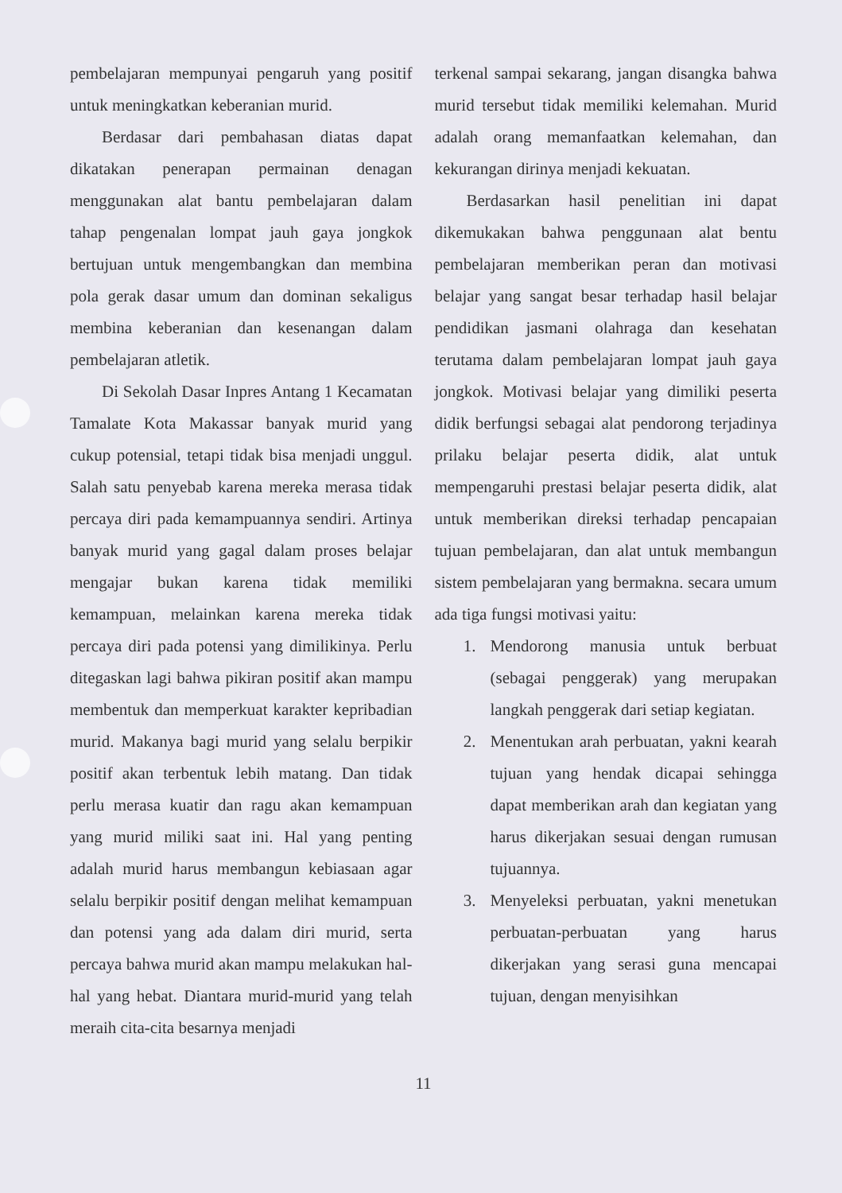pembelajaran mempunyai pengaruh yang positif untuk meningkatkan keberanian murid.
Berdasar dari pembahasan diatas dapat dikatakan penerapan permainan denagan menggunakan alat bantu pembelajaran dalam tahap pengenalan lompat jauh gaya jongkok bertujuan untuk mengembangkan dan membina pola gerak dasar umum dan dominan sekaligus membina keberanian dan kesenangan dalam pembelajaran atletik.
Di Sekolah Dasar Inpres Antang 1 Kecamatan Tamalate Kota Makassar banyak murid yang cukup potensial, tetapi tidak bisa menjadi unggul. Salah satu penyebab karena mereka merasa tidak percaya diri pada kemampuannya sendiri. Artinya banyak murid yang gagal dalam proses belajar mengajar bukan karena tidak memiliki kemampuan, melainkan karena mereka tidak percaya diri pada potensi yang dimilikinya. Perlu ditegaskan lagi bahwa pikiran positif akan mampu membentuk dan memperkuat karakter kepribadian murid. Makanya bagi murid yang selalu berpikir positif akan terbentuk lebih matang. Dan tidak perlu merasa kuatir dan ragu akan kemampuan yang murid miliki saat ini. Hal yang penting adalah murid harus membangun kebiasaan agar selalu berpikir positif dengan melihat kemampuan dan potensi yang ada dalam diri murid, serta percaya bahwa murid akan mampu melakukan hal-hal yang hebat. Diantara murid-murid yang telah meraih cita-cita besarnya menjadi
terkenal sampai sekarang, jangan disangka bahwa murid tersebut tidak memiliki kelemahan. Murid adalah orang memanfaatkan kelemahan, dan kekurangan dirinya menjadi kekuatan.
Berdasarkan hasil penelitian ini dapat dikemukakan bahwa penggunaan alat bentu pembelajaran memberikan peran dan motivasi belajar yang sangat besar terhadap hasil belajar pendidikan jasmani olahraga dan kesehatan terutama dalam pembelajaran lompat jauh gaya jongkok. Motivasi belajar yang dimiliki peserta didik berfungsi sebagai alat pendorong terjadinya prilaku belajar peserta didik, alat untuk mempengaruhi prestasi belajar peserta didik, alat untuk memberikan direksi terhadap pencapaian tujuan pembelajaran, dan alat untuk membangun sistem pembelajaran yang bermakna. secara umum ada tiga fungsi motivasi yaitu:
1. Mendorong manusia untuk berbuat (sebagai penggerak) yang merupakan langkah penggerak dari setiap kegiatan.
2. Menentukan arah perbuatan, yakni kearah tujuan yang hendak dicapai sehingga dapat memberikan arah dan kegiatan yang harus dikerjakan sesuai dengan rumusan tujuannya.
3. Menyeleksi perbuatan, yakni menetukan perbuatan-perbuatan yang harus dikerjakan yang serasi guna mencapai tujuan, dengan menyisihkan
11